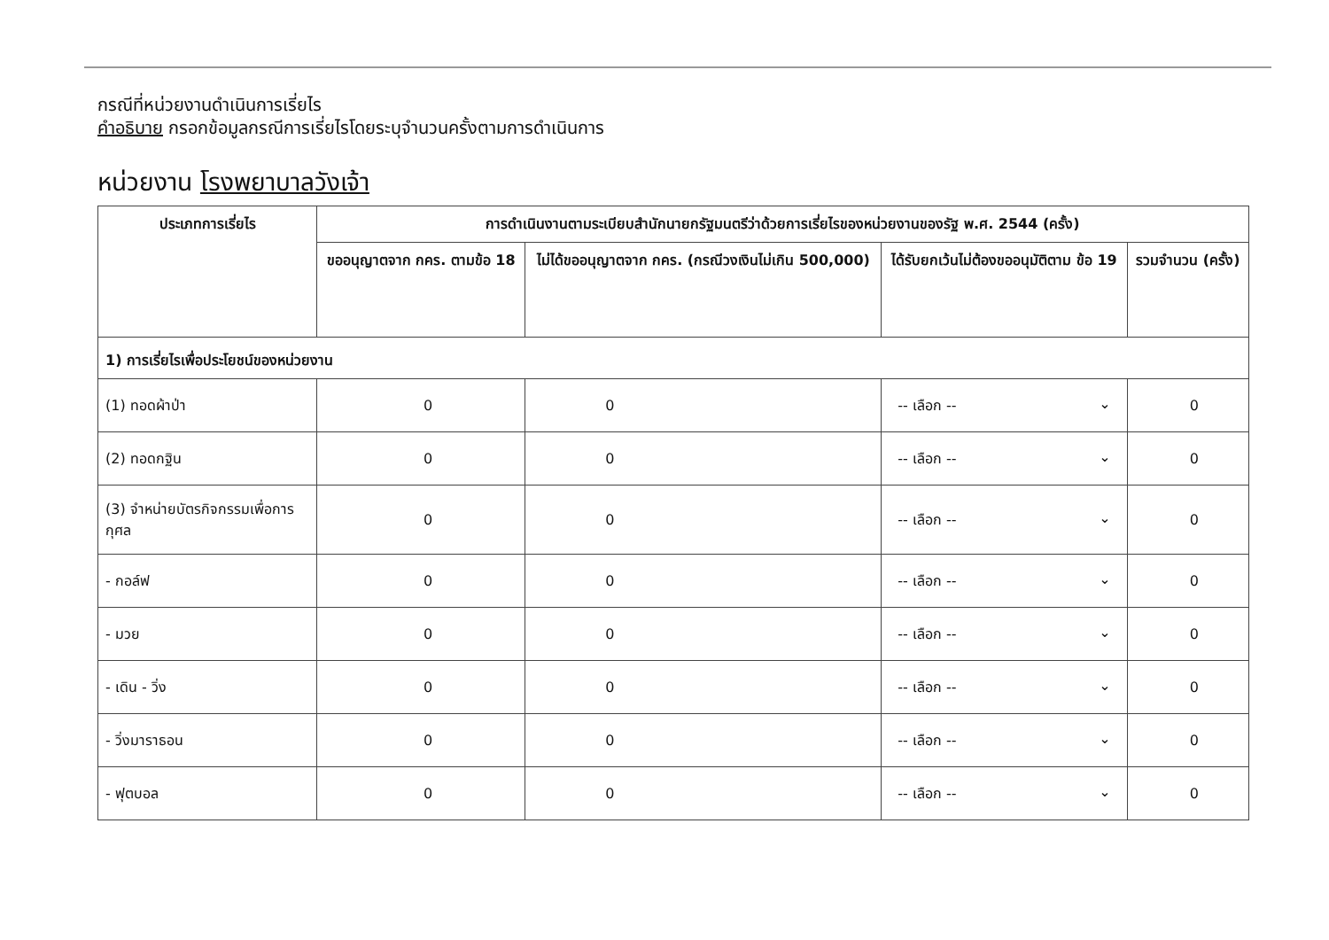กรณีที่หน่วยงานดำเนินการเรี่ยไร
คำอธิบาย กรอกข้อมูลกรณีการเรี่ยไรโดยระบุจำนวนครั้งตามการดำเนินการ
หน่วยงาน โรงพยาบาลวังเจ้า
| ประเภทการเรี่ยไร | การดำเนินงานตามระเบียบสำนักนายกรัฐมนตรีว่าด้วยการเรี่ยไรของหน่วยงานของรัฐ พ.ศ. 2544 (ครั้ง) | | | |
| --- | --- | --- | --- | --- |
| | ขออนุญาตจาก กคร. ตามข้อ 18 | ไม่ได้ขออนุญาตจาก กคร. (กรณีวงเงินไม่เกิน 500,000) | ได้รับยกเว้นไม่ต้องขออนุมัติตาม ข้อ 19 | รวมจำนวน (ครั้ง) |
| 1) การเรี่ยไรเพื่อประโยชน์ของหน่วยงาน | | | | |
| (1) ทอดผ้าป่า | 0 | 0 | -- เลือก -- ⌄ | 0 |
| (2) ทอดกฐิน | 0 | 0 | -- เลือก -- ⌄ | 0 |
| (3) จำหน่ายบัตรกิจกรรมเพื่อการกุศล | 0 | 0 | -- เลือก -- ⌄ | 0 |
| - กอล์ฟ | 0 | 0 | -- เลือก -- ⌄ | 0 |
| - มวย | 0 | 0 | -- เลือก -- ⌄ | 0 |
| - เดิน - วิ่ง | 0 | 0 | -- เลือก -- ⌄ | 0 |
| - วิ่งมาราธอน | 0 | 0 | -- เลือก -- ⌄ | 0 |
| - ฟุตบอล | 0 | 0 | -- เลือก -- ⌄ | 0 |